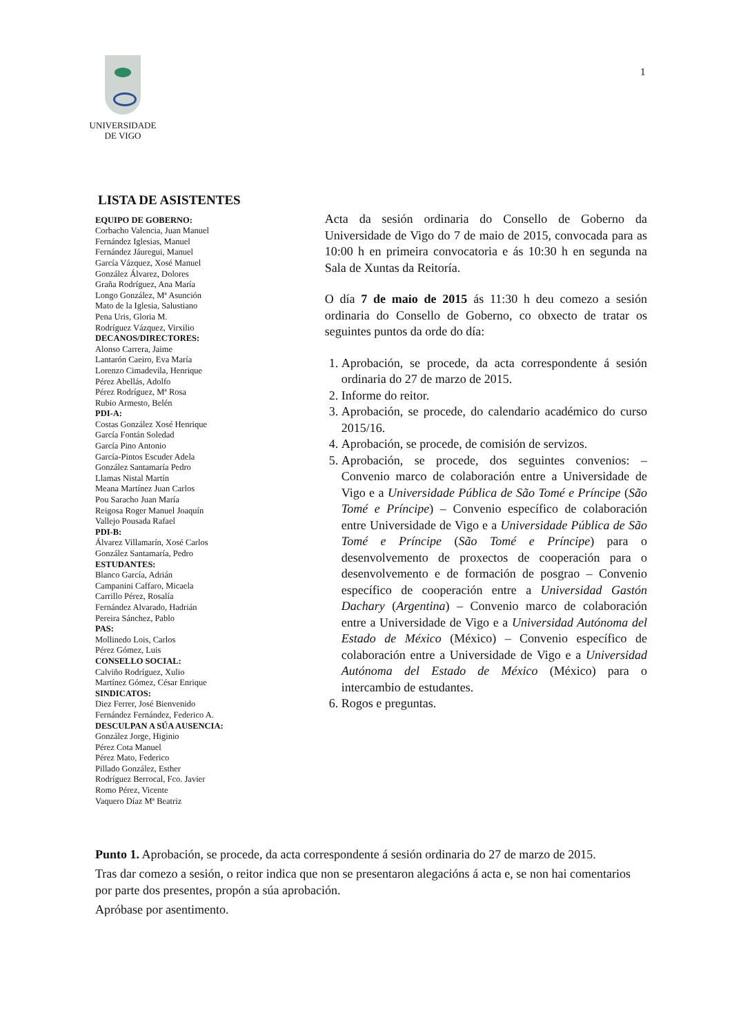UNIVERSIDADE
DE VIGO
1
LISTA DE ASISTENTES
EQUIPO DE GOBERNO:
Corbacho Valencia, Juan Manuel
Fernández Iglesias, Manuel
Fernández Jáuregui, Manuel
García Vázquez, Xosé Manuel
González Álvarez, Dolores
Graña Rodríguez, Ana María
Longo González, Mª Asunción
Mato de la Iglesia, Salustiano
Pena Uris, Gloria M.
Rodríguez Vázquez, Virxilio
DECANOS/DIRECTORES:
Alonso Carrera, Jaime
Lantarón Caeiro, Eva María
Lorenzo Cimadevila, Henrique
Pérez Abellás, Adolfo
Pérez Rodríguez, Mª Rosa
Rubio Armesto, Belén
PDI-A:
Costas González Xosé Henrique
García Fontán Soledad
García Pino Antonio
García-Pintos Escuder Adela
González Santamaría Pedro
Llamas Nistal Martín
Meana Martínez Juan Carlos
Pou Saracho Juan María
Reigosa Roger Manuel Joaquín
Vallejo Pousada Rafael
PDI-B:
Álvarez Villamarín, Xosé Carlos
González Santamaría, Pedro
ESTUDANTES:
Blanco García, Adrián
Campanini Caffaro, Micaela
Carrillo Pérez, Rosalía
Fernández Alvarado, Hadrián
Pereira Sánchez, Pablo
PAS:
Mollinedo Lois, Carlos
Pérez Gómez, Luis
CONSELLO SOCIAL:
Calviño Rodríguez, Xulio
Martínez Gómez, César Enrique
SINDICATOS:
Diez Ferrer, José Bienvenido
Fernández Fernández, Federico A.
DESCULPAN A SÚA AUSENCIA:
González Jorge, Higinio
Pérez Cota Manuel
Pérez Mato, Federico
Pillado González, Esther
Rodríguez Berrocal, Fco. Javier
Romo Pérez, Vicente
Vaquero Díaz Mª Beatriz
Acta da sesión ordinaria do Consello de Goberno da Universidade de Vigo do 7 de maio de 2015, convocada para as 10:00 h en primeira convocatoria e ás 10:30 h en segunda na Sala de Xuntas da Reitoría.
O día 7 de maio de 2015 ás 11:30 h deu comezo a sesión ordinaria do Consello de Goberno, co obxecto de tratar os seguintes puntos da orde do día:
1. Aprobación, se procede, da acta correspondente á sesión ordinaria do 27 de marzo de 2015.
2. Informe do reitor.
3. Aprobación, se procede, do calendario académico do curso 2015/16.
4. Aprobación, se procede, de comisión de servizos.
5. Aprobación, se procede, dos seguintes convenios: – Convenio marco de colaboración entre a Universidade de Vigo e a Universidade Pública de São Tomé e Príncipe (São Tomé e Príncipe) – Convenio específico de colaboración entre Universidade de Vigo e a Universidade Pública de São Tomé e Príncipe (São Tomé e Príncipe) para o desenvolvemento de proxectos de cooperación para o desenvolvemento e de formación de posgrao – Convenio específico de cooperación entre a Universidad Gastón Dachary (Argentina) – Convenio marco de colaboración entre a Universidade de Vigo e a Universidad Autónoma del Estado de México (México) – Convenio específico de colaboración entre a Universidade de Vigo e a Universidad Autónoma del Estado de México (México) para o intercambio de estudantes.
6. Rogos e preguntas.
Punto 1. Aprobación, se procede, da acta correspondente á sesión ordinaria do 27 de marzo de 2015.
Tras dar comezo a sesión, o reitor indica que non se presentaron alegacións á acta e, se non hai comentarios por parte dos presentes, propón a súa aprobación.
Apróbase por asentimento.